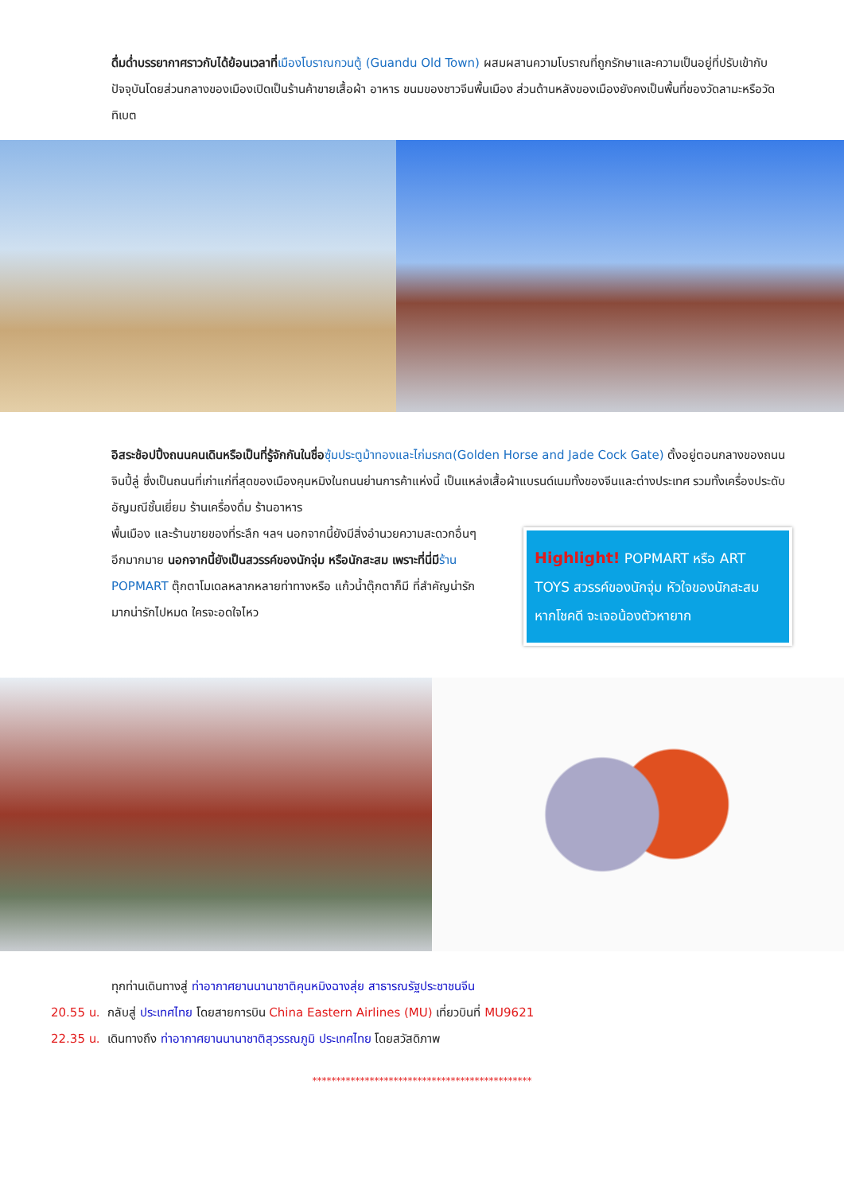ดื่มด่ำบรรยากาศราวกับได้ย้อนเวลาที่เมืองโบราณกวนตู้ (Guandu Old Town) ผสมผสานความโบราณที่ถูกรักษาและความเป็นอยู่ที่ปรับเข้ากับปัจจุบันโดยส่วนกลางของเมืองเปิดเป็นร้านค้าขายเสื้อผ้า อาหาร ขนมของชาวจีนพื้นเมือง ส่วนด้านหลังของเมืองยังคงเป็นพื้นที่ของวัดลามะหรือวัดทิเบต
อิสระช้อปปิ้งถนนคนเดินหรือเป็นที่รู้จักกันในชื่อ ซุ้มประตูม้าทองและไก่มรกต(Golden Horse and Jade Cock Gate) ตั้งอยู่ตอนกลางของถนนจินปี้ลู่ ซึ่งเป็นถนนที่เก่าแก่ที่สุดของเมืองคุนหมิงในถนนย่านการค้าแห่งนี้ เป็นแหล่งเสื้อผ้าแบรนด์เนมทั้งของจีนและต่างประเทศ รวมทั้งเครื่องประดับอัญมณีชั้นเยี่ยม ร้านเครื่องดื่ม ร้านอาหาร
พื้นเมือง และร้านขายของที่ระลึก ฯลฯ นอกจากนี้ยังมีสิ่งอำนวยความสะดวกอื่นๆ อีกมากมาย นอกจากนี้ยังเป็นสวรรค์ของนักจุ่ม หรือนักสะสม เพราะที่นี่มีร้าน POPMART ตุ๊กตาโมเดลหลากหลายท่าทางหรือ แก้วน้ำตุ๊กตาก็มี ที่สำคัญน่ารักมากน่ารักไปหมด ใครจะอดใจไหว
Highlight! POPMART หรือ ART TOYS สวรรค์ของนักจุ่ม หัวใจของนักสะสม หากโชคดี จะเจอน้องตัวหายาก
ทุกท่านเดินทางสู่ ท่าอากาศยานนานาชาติคุนหมิงฉางสุ่ย สาธารณรัฐประชาชนจีน
20.55 น. กลับสู่ ประเทศไทย โดยสายการบิน China Eastern Airlines (MU) เที่ยวบินที่ MU9621
22.35 น. เดินทางถึง ท่าอากาศยานนานาชาติสุวรรณภูมิ ประเทศไทย โดยสวัสดิภาพ
**********************************************